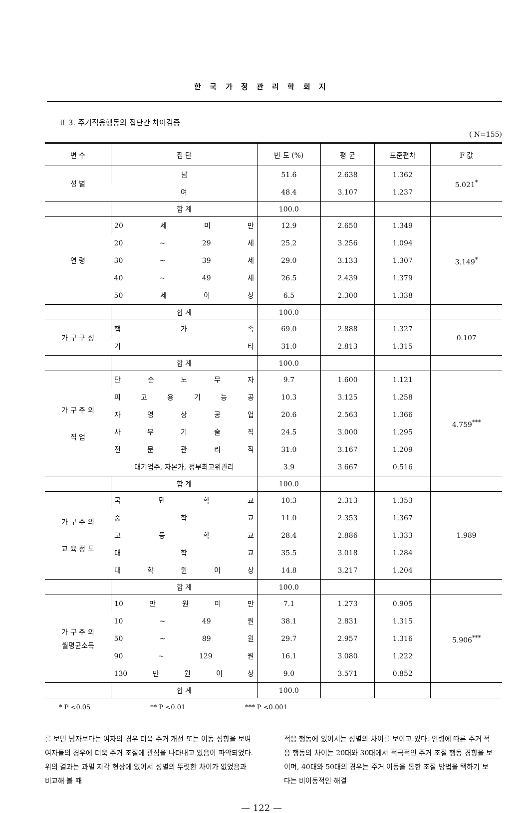한 국 가 정 관 리 학 회 지
표 3. 주거적응행동의 집단간 차이검증
( N=155)
| 변 수 | 집 단 | 빈 도 (%) | 평 균 | 표준편차 | F 값 |
| --- | --- | --- | --- | --- | --- |
| 성 별 | 남 | 51.6 | 2.638 | 1.362 | 5.021<sup>*</sup> |
| | 여 | 48.4 | 3.107 | 1.237 | |
| | 합 계 | 100.0 | | | |
| 연 령 | 20 세 미 만 | 12.9 | 2.650 | 1.349 | 3.149<sup>*</sup> |
| | 20 ~ 29 세 | 25.2 | 3.256 | 1.094 | |
| | 30 ~ 39 세 | 29.0 | 3.133 | 1.307 | |
| | 40 ~ 49 세 | 26.5 | 2.439 | 1.379 | |
| | 50 세 이 상 | 6.5 | 2.300 | 1.338 | |
| | 합 계 | 100.0 | | | |
| 가 구 구 성 | 핵 가 족 | 69.0 | 2.888 | 1.327 | 0.107 |
| | 기 타 | 31.0 | 2.813 | 1.315 | |
| | 합 계 | 100.0 | | | |
| 가 구 주 의 직 업 | 단 순 노 무 자 | 9.7 | 1.600 | 1.121 | 4.759<sup>***</sup> |
| | 피 고 용 기 능 공 | 10.3 | 3.125 | 1.258 | |
| | 자 영 상 공 업 | 20.6 | 2.563 | 1.366 | |
| | 사 무 기 술 직 | 24.5 | 3.000 | 1.295 | |
| | 전 문 관 리 직 | 31.0 | 3.167 | 1.209 | |
| | 대기업주, 자본가, 정부최고위관리 | 3.9 | 3.667 | 0.516 | |
| | 합 계 | 100.0 | | | |
| 가 구 주 의 교 육 정 도 | 국 민 학 교 | 10.3 | 2.313 | 1.353 | 1.989 |
| | 중 학 교 | 11.0 | 2.353 | 1.367 | |
| | 고 등 학 교 | 28.4 | 2.886 | 1.333 | |
| | 대 학 교 | 35.5 | 3.018 | 1.284 | |
| | 대 학 원 이 상 | 14.8 | 3.217 | 1.204 | |
| | 합 계 | 100.0 | | | |
| 가 구 주 의 월평균소득 | 10 만 원 미 만 | 7.1 | 1.273 | 0.905 | 5.906<sup>***</sup> |
| | 10 ~ 49 원 | 38.1 | 2.831 | 1.315 | |
| | 50 ~ 89 원 | 29.7 | 2.957 | 1.316 | |
| | 90 ~ 129 원 | 16.1 | 3.080 | 1.222 | |
| | 130 만 원 이 상 | 9.0 | 3.571 | 0.852 | |
| | 합 계 | 100.0 | | | |
* P <0.05 ** P <0.01 *** P <0.001
를 보면 남자보다는 여자의 경우 더욱 주거 개선 또는 이동 성향을 보여 여자들의 경우에 더욱 주거 조절에 관심을 나타내고 있음이 파악되었다. 위의 결과는 과밀 지각 현상에 있어서 성별의 뚜렷한 차이가 없었음과 비교해 볼 때
적응 행동에 있어서는 성별의 차이를 보이고 있다. 연령에 따른 주거 적응 행동의 차이는 20대와 30대에서 적극적인 주거 조절 행동 경향을 보이며, 40대와 50대의 경우는 주거 이동을 통한 조절 방법을 택하기 보다는 비이동적인 해결
— 122 —